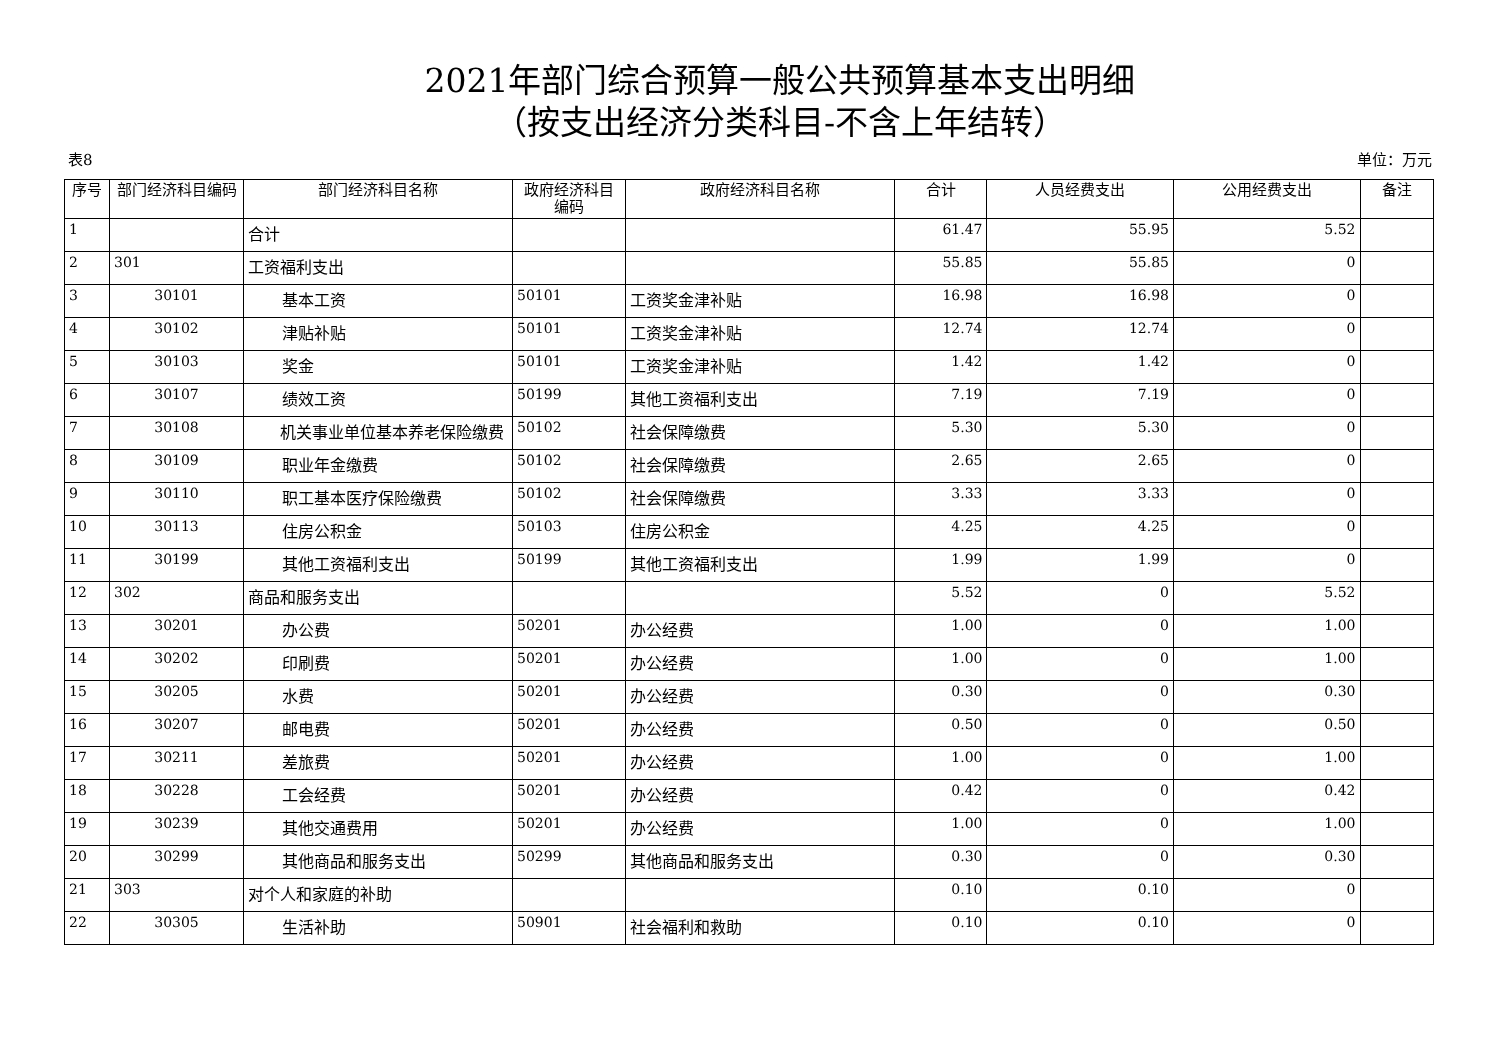2021年部门综合预算一般公共预算基本支出明细
（按支出经济分类科目-不含上年结转）
表8 单位：万元
| 序号 | 部门经济科目编码 | 部门经济科目名称 | 政府经济科目编码 | 政府经济科目名称 | 合计 | 人员经费支出 | 公用经费支出 | 备注 |
| --- | --- | --- | --- | --- | --- | --- | --- | --- |
| 1 | | 合计 | | | 61.47 | 55.95 | 5.52 | |
| 2 | 301 | 工资福利支出 | | | 55.85 | 55.85 | 0 | |
| 3 | 30101 | 基本工资 | 50101 | 工资奖金津补贴 | 16.98 | 16.98 | 0 | |
| 4 | 30102 | 津贴补贴 | 50101 | 工资奖金津补贴 | 12.74 | 12.74 | 0 | |
| 5 | 30103 | 奖金 | 50101 | 工资奖金津补贴 | 1.42 | 1.42 | 0 | |
| 6 | 30107 | 绩效工资 | 50199 | 其他工资福利支出 | 7.19 | 7.19 | 0 | |
| 7 | 30108 | 机关事业单位基本养老保险缴费 | 50102 | 社会保障缴费 | 5.30 | 5.30 | 0 | |
| 8 | 30109 | 职业年金缴费 | 50102 | 社会保障缴费 | 2.65 | 2.65 | 0 | |
| 9 | 30110 | 职工基本医疗保险缴费 | 50102 | 社会保障缴费 | 3.33 | 3.33 | 0 | |
| 10 | 30113 | 住房公积金 | 50103 | 住房公积金 | 4.25 | 4.25 | 0 | |
| 11 | 30199 | 其他工资福利支出 | 50199 | 其他工资福利支出 | 1.99 | 1.99 | 0 | |
| 12 | 302 | 商品和服务支出 | | | 5.52 | 0 | 5.52 | |
| 13 | 30201 | 办公费 | 50201 | 办公经费 | 1.00 | 0 | 1.00 | |
| 14 | 30202 | 印刷费 | 50201 | 办公经费 | 1.00 | 0 | 1.00 | |
| 15 | 30205 | 水费 | 50201 | 办公经费 | 0.30 | 0 | 0.30 | |
| 16 | 30207 | 邮电费 | 50201 | 办公经费 | 0.50 | 0 | 0.50 | |
| 17 | 30211 | 差旅费 | 50201 | 办公经费 | 1.00 | 0 | 1.00 | |
| 18 | 30228 | 工会经费 | 50201 | 办公经费 | 0.42 | 0 | 0.42 | |
| 19 | 30239 | 其他交通费用 | 50201 | 办公经费 | 1.00 | 0 | 1.00 | |
| 20 | 30299 | 其他商品和服务支出 | 50299 | 其他商品和服务支出 | 0.30 | 0 | 0.30 | |
| 21 | 303 | 对个人和家庭的补助 | | | 0.10 | 0.10 | 0 | |
| 22 | 30305 | 生活补助 | 50901 | 社会福利和救助 | 0.10 | 0.10 | 0 | |